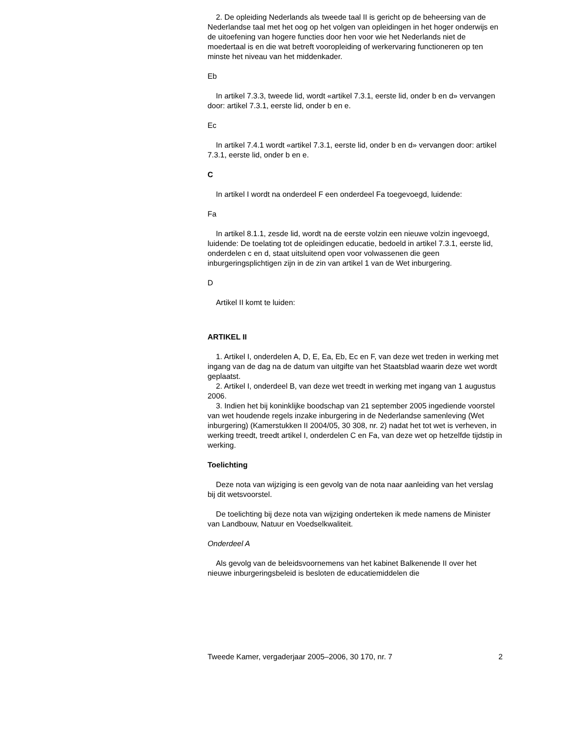2. De opleiding Nederlands als tweede taal II is gericht op de beheersing van de Nederlandse taal met het oog op het volgen van opleidingen in het hoger onderwijs en de uitoefening van hogere functies door hen voor wie het Nederlands niet de moedertaal is en die wat betreft vooropleiding of werkervaring functioneren op ten minste het niveau van het middenkader.
Eb
In artikel 7.3.3, tweede lid, wordt «artikel 7.3.1, eerste lid, onder b en d» vervangen door: artikel 7.3.1, eerste lid, onder b en e.
Ec
In artikel 7.4.1 wordt «artikel 7.3.1, eerste lid, onder b en d» vervangen door: artikel 7.3.1, eerste lid, onder b en e.
C
In artikel I wordt na onderdeel F een onderdeel Fa toegevoegd, luidende:
Fa
In artikel 8.1.1, zesde lid, wordt na de eerste volzin een nieuwe volzin ingevoegd, luidende: De toelating tot de opleidingen educatie, bedoeld in artikel 7.3.1, eerste lid, onderdelen c en d, staat uitsluitend open voor volwassenen die geen inburgeringsplichtigen zijn in de zin van artikel 1 van de Wet inburgering.
D
Artikel II komt te luiden:
ARTIKEL II
1. Artikel I, onderdelen A, D, E, Ea, Eb, Ec en F, van deze wet treden in werking met ingang van de dag na de datum van uitgifte van het Staatsblad waarin deze wet wordt geplaatst.
2. Artikel I, onderdeel B, van deze wet treedt in werking met ingang van 1 augustus 2006.
3. Indien het bij koninklijke boodschap van 21 september 2005 ingediende voorstel van wet houdende regels inzake inburgering in de Nederlandse samenleving (Wet inburgering) (Kamerstukken II 2004/05, 30 308, nr. 2) nadat het tot wet is verheven, in werking treedt, treedt artikel I, onderdelen C en Fa, van deze wet op hetzelfde tijdstip in werking.
Toelichting
Deze nota van wijziging is een gevolg van de nota naar aanleiding van het verslag bij dit wetsvoorstel.
De toelichting bij deze nota van wijziging onderteken ik mede namens de Minister van Landbouw, Natuur en Voedselkwaliteit.
Onderdeel A
Als gevolg van de beleidsvoornemens van het kabinet Balkenende II over het nieuwe inburgeringsbeleid is besloten de educatiemiddelen die
Tweede Kamer, vergaderjaar 2005–2006, 30 170, nr. 7 2